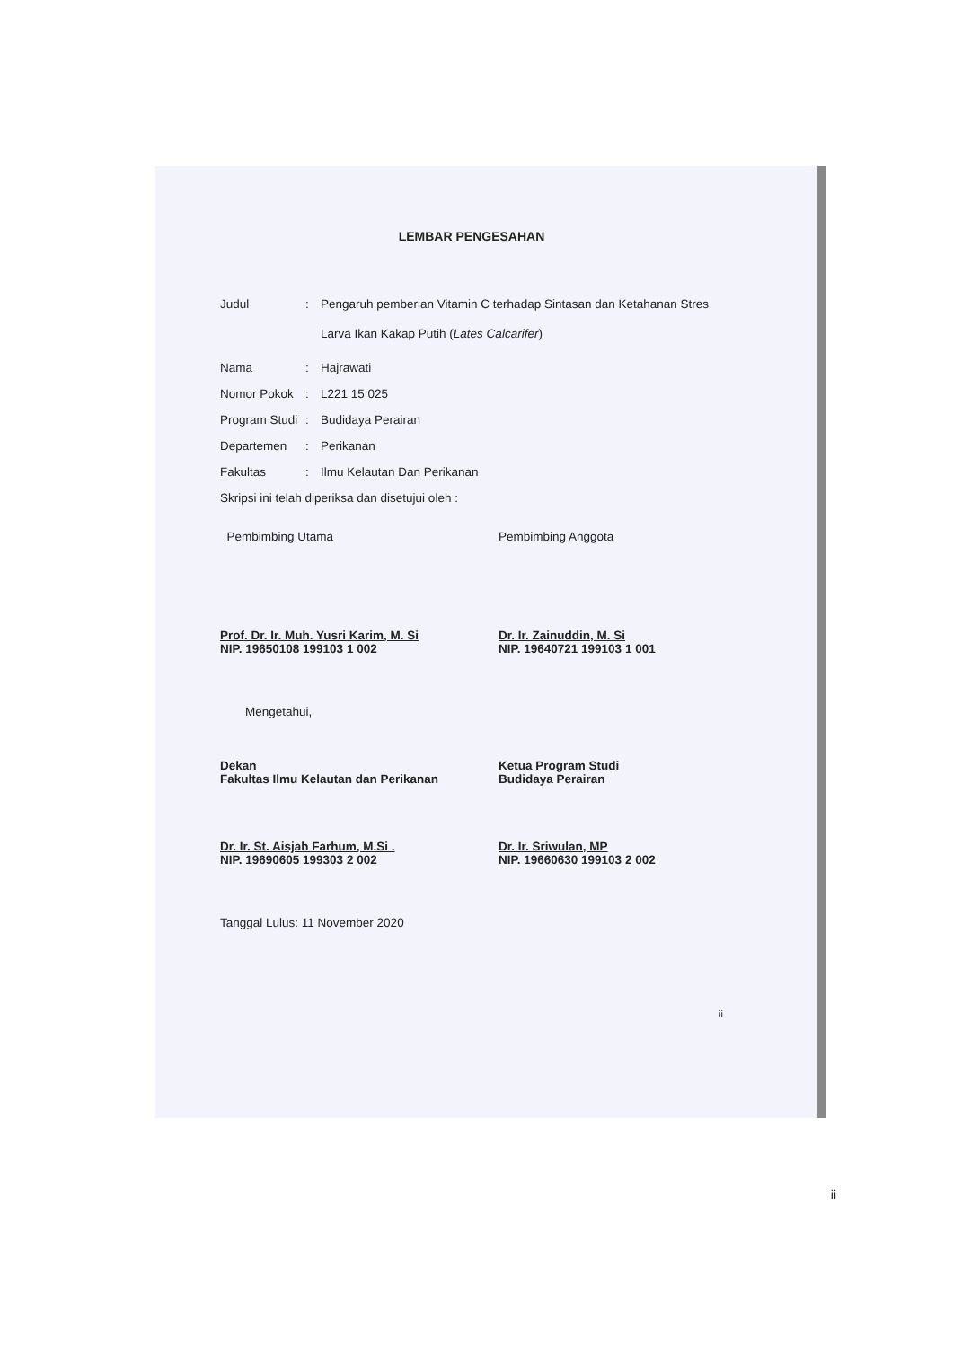LEMBAR PENGESAHAN
Judul :
Pengaruh pemberian Vitamin C terhadap Sintasan dan Ketahanan Stres Larva Ikan Kakap Putih (Lates Calcarifer)
Nama : Hajrawati
Nomor Pokok : L221 15 025
Program Studi
: Budidaya Perairan
Departemen : Perikanan
Fakultas : Ilmu Kelautan Dan Perikanan
Skripsi ini telah diperiksa dan disetujui oleh :
Pembimbing Utama
Prof. Dr. Ir. Muh. Yusri Karim, M. Si
NIP. 19650108 199103 1 002
Pembimbing Anggota
Dr. Ir. Zainuddin, M. Si
NIP. 19640721 199103 1 001
Mengetahui,
Dekan
Fakultas Ilmu Kelautan dan Perikanan
Dr. Ir. St. Aisjah Farhum, M.Si .
NIP. 19690605 199303 2 002
Ketua Program Studi
Budidaya Perairan
Dr. Ir. Sriwulan, MP
NIP. 19660630 199103 2 002
Tanggal Lulus: 11 November 2020
ii
ii